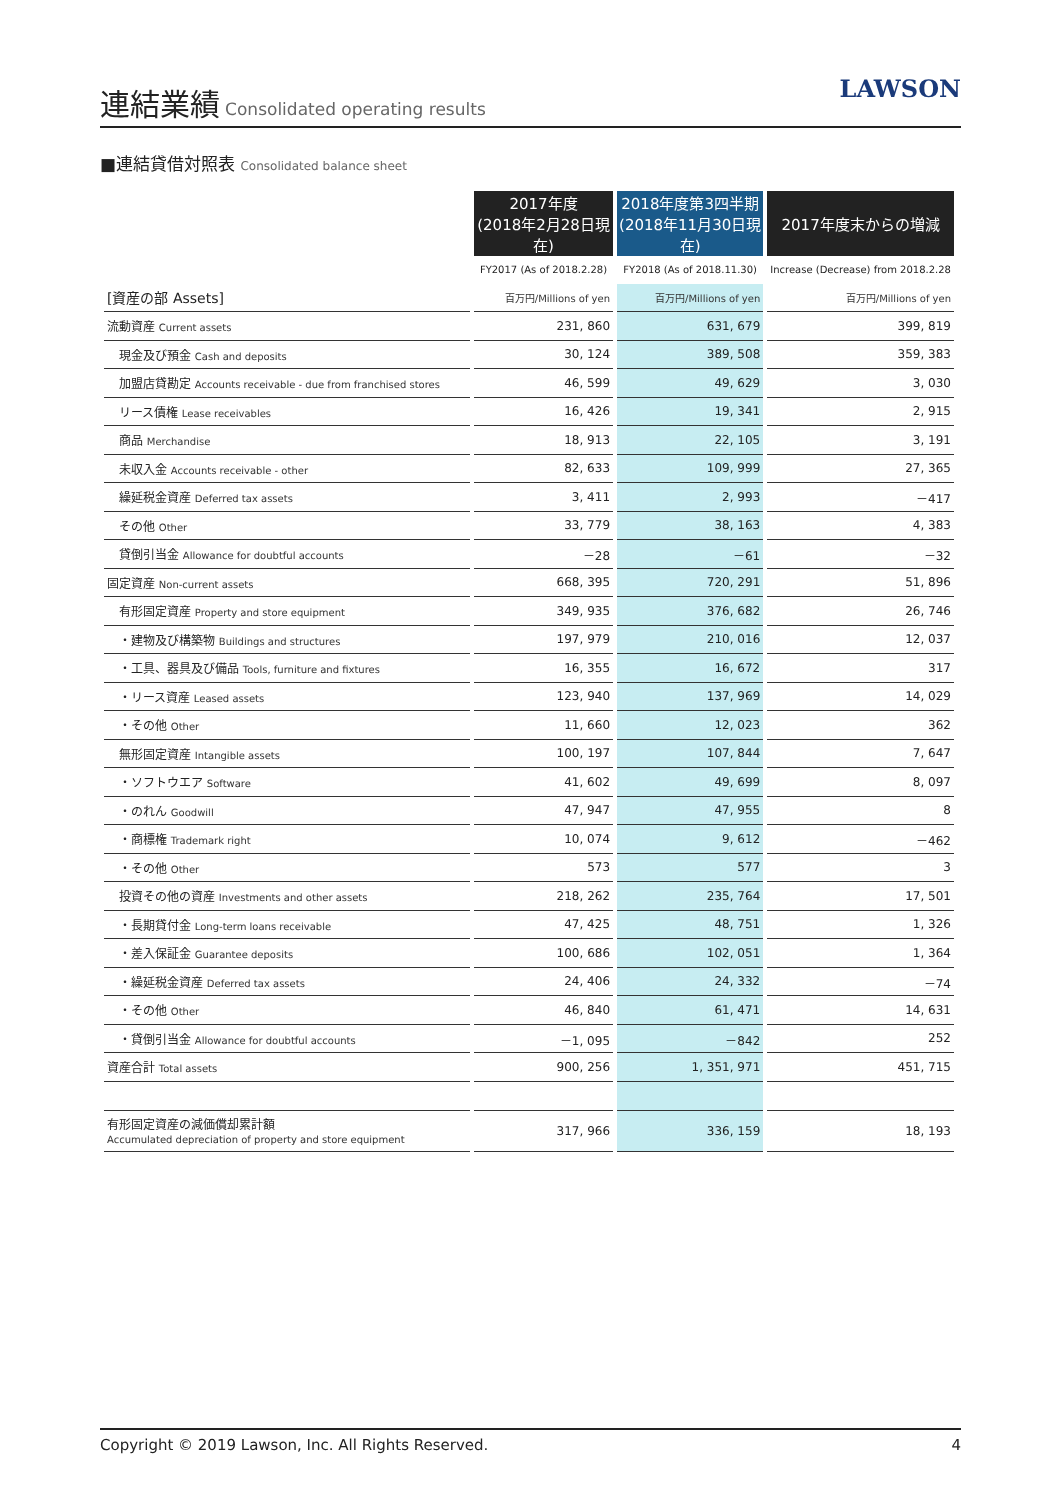連結業績
Consolidated operating results
LAWSON
■連結貸借対照表 Consolidated balance sheet
| | 2017年度 (2018年2月28日現在) | 2018年度第3四半期 (2018年11月30日現在) | 2017年度末からの増減 |
| | FY2017 (As of 2018.2.28) | FY2018 (As of 2018.11.30) | Increase (Decrease) from 2018.2.28 |
| [資産の部 Assets] | 百万円/Millions of yen | 百万円/Millions of yen | 百万円/Millions of yen |
| 流動資産 Current assets | 231, 860 | 631, 679 | 399, 819 |
| 現金及び預金 Cash and deposits | 30, 124 | 389, 508 | 359, 383 |
| 加盟店貸勘定 Accounts receivable - due from franchised stores | 46, 599 | 49, 629 | 3, 030 |
| リース債権 Lease receivables | 16, 426 | 19, 341 | 2, 915 |
| 商品 Merchandise | 18, 913 | 22, 105 | 3, 191 |
| 未収入金 Accounts receivable - other | 82, 633 | 109, 999 | 27, 365 |
| 繰延税金資産 Deferred tax assets | 3, 411 | 2, 993 | －417 |
| その他 Other | 33, 779 | 38, 163 | 4, 383 |
| 貸倒引当金 Allowance for doubtful accounts | －28 | －61 | －32 |
| 固定資産 Non-current assets | 668, 395 | 720, 291 | 51, 896 |
| 有形固定資産 Property and store equipment | 349, 935 | 376, 682 | 26, 746 |
| ・建物及び構築物 Buildings and structures | 197, 979 | 210, 016 | 12, 037 |
| ・工具、器具及び備品 Tools, furniture and fixtures | 16, 355 | 16, 672 | 317 |
| ・リース資産 Leased assets | 123, 940 | 137, 969 | 14, 029 |
| ・その他 Other | 11, 660 | 12, 023 | 362 |
| 無形固定資産 Intangible assets | 100, 197 | 107, 844 | 7, 647 |
| ・ソフトウエア Software | 41, 602 | 49, 699 | 8, 097 |
| ・のれん Goodwill | 47, 947 | 47, 955 | 8 |
| ・商標権 Trademark right | 10, 074 | 9, 612 | －462 |
| ・その他 Other | 573 | 577 | 3 |
| 投資その他の資産 Investments and other assets | 218, 262 | 235, 764 | 17, 501 |
| ・長期貸付金 Long-term loans receivable | 47, 425 | 48, 751 | 1, 326 |
| ・差入保証金 Guarantee deposits | 100, 686 | 102, 051 | 1, 364 |
| ・繰延税金資産 Deferred tax assets | 24, 406 | 24, 332 | －74 |
| ・その他 Other | 46, 840 | 61, 471 | 14, 631 |
| ・貸倒引当金 Allowance for doubtful accounts | －1, 095 | －842 | 252 |
| 資産合計 Total assets | 900, 256 | 1, 351, 971 | 451, 715 |
| 有形固定資産の減価償却累計額 Accumulated depreciation of property and store equipment | 317, 966 | 336, 159 | 18, 193 |
Copyright © 2019 Lawson, Inc. All Rights Reserved. 4